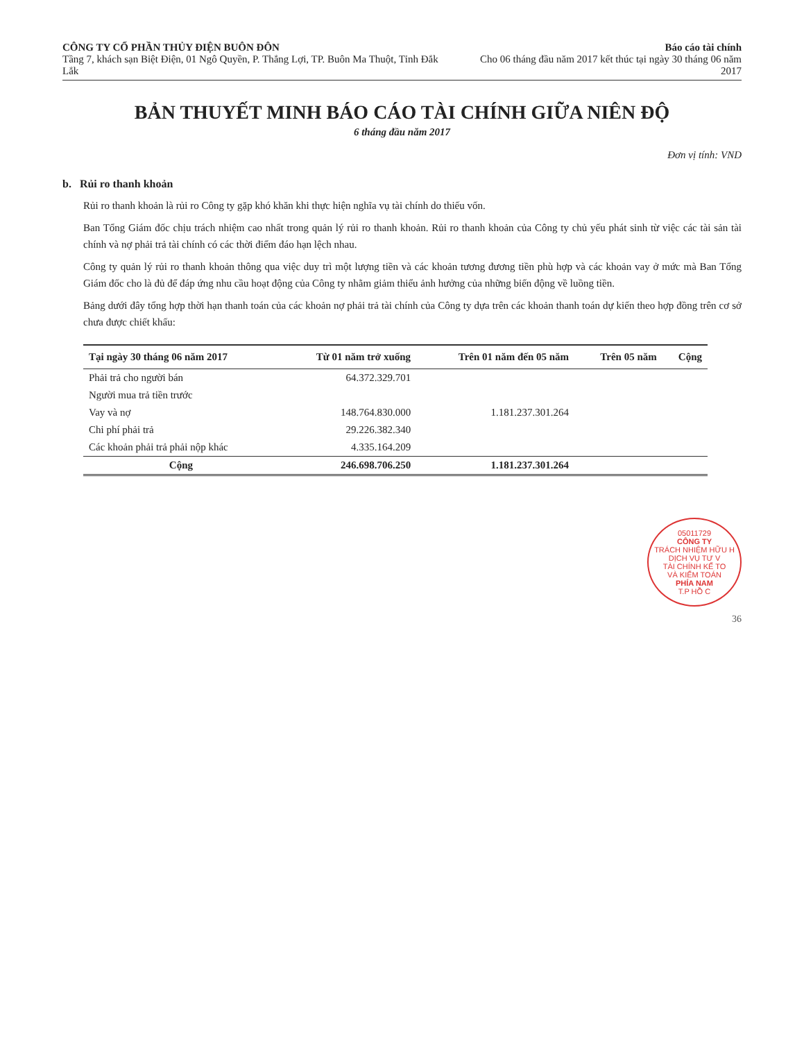CÔNG TY CỔ PHẦN THỦY ĐIỆN BUÔN ĐÔN
Tầng 7, khách sạn Biệt Điện, 01 Ngô Quyền, P. Thắng Lợi, TP. Buôn Ma Thuột, Tỉnh Đắk Lắk
Báo cáo tài chính
Cho 06 tháng đầu năm 2017 kết thúc tại ngày 30 tháng 06 năm 2017
BẢN THUYẾT MINH BÁO CÁO TÀI CHÍNH GIỮA NIÊN ĐỘ
6 tháng đầu năm 2017
Đơn vị tính: VND
b. Rủi ro thanh khoản
Rủi ro thanh khoản là rủi ro Công ty gặp khó khăn khi thực hiện nghĩa vụ tài chính do thiếu vốn.
Ban Tổng Giám đốc chịu trách nhiệm cao nhất trong quản lý rủi ro thanh khoản. Rủi ro thanh khoản của Công ty chủ yếu phát sinh từ việc các tài sản tài chính và nợ phải trả tài chính có các thời điểm đáo hạn lệch nhau.
Công ty quản lý rủi ro thanh khoản thông qua việc duy trì một lượng tiền và các khoản tương đương tiền phù hợp và các khoản vay ở mức mà Ban Tổng Giám đốc cho là đủ để đáp ứng nhu cầu hoạt động của Công ty nhằm giảm thiểu ảnh hưởng của những biến động về luồng tiền.
Bảng dưới đây tổng hợp thời hạn thanh toán của các khoản nợ phải trả tài chính của Công ty dựa trên các khoản thanh toán dự kiến theo hợp đồng trên cơ sở chưa được chiết khấu:
| Tại ngày 30 tháng 06 năm 2017 | Từ 01 năm trở xuống | Trên 01 năm đến 05 năm | Trên 05 năm | Cộng |
| --- | --- | --- | --- | --- |
| Phải trả cho người bán | 64.372.329.701 | | | |
| Người mua trả tiền trước | | | | |
| Vay và nợ | 148.764.830.000 | 1.181.237.301.264 | | |
| Chi phí phải trả | 29.226.382.340 | | | |
| Các khoản phải trả phải nộp khác | 4.335.164.209 | | | |
| Cộng | 246.698.706.250 | 1.181.237.301.264 | | |
05011729
CÔNG TY
TRÁCH NHIỆM HỮU H
DỊCH VỤ TƯ V
TÀI CHÍNH KẾ TO
VÀ KIỂM TOÁN
PHÍA NAM
T.P HỒ C
36